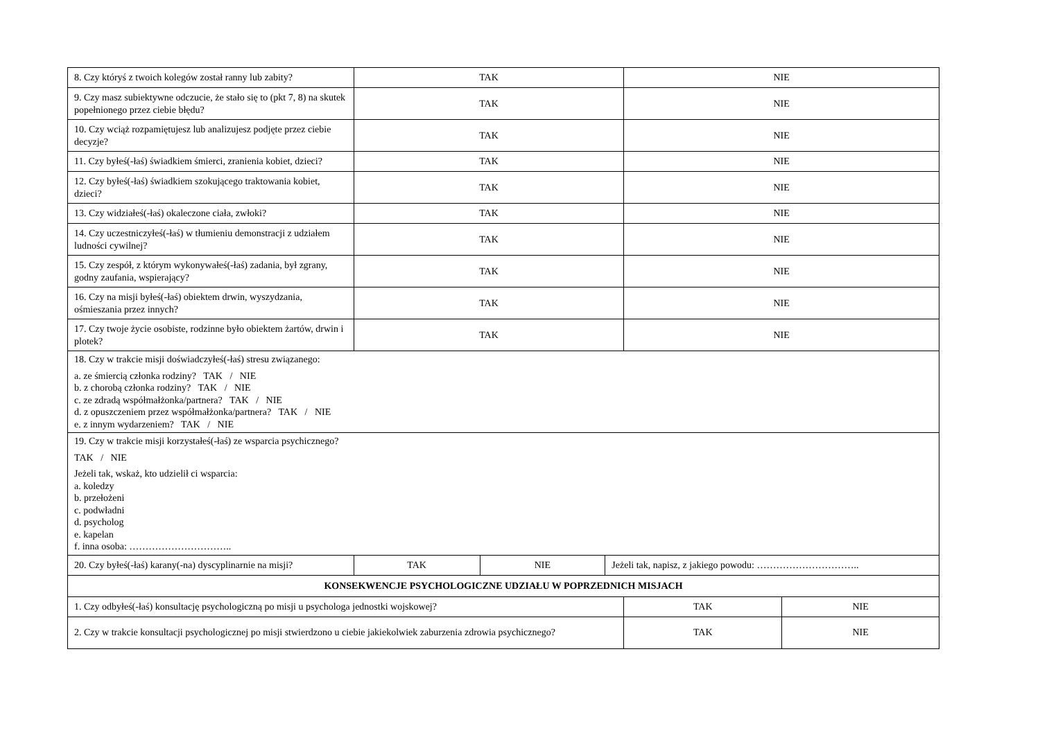| 8. Czy któryś z twoich kolegów został ranny lub zabity? | TAK | | | NIE | |
| 9. Czy masz subiektywne odczucie, że stało się to (pkt 7, 8) na skutek popełnionego przez ciebie błędu? | TAK | | | NIE | |
| 10. Czy wciąż rozpamiętujesz lub analizujesz podjęte przez ciebie decyzje? | TAK | | | NIE | |
| 11. Czy byłeś(-łaś) świadkiem śmierci, zranienia kobiet, dzieci? | TAK | | | NIE | |
| 12. Czy byłeś(-łaś) świadkiem szokującego traktowania kobiet, dzieci? | TAK | | | NIE | |
| 13. Czy widziałeś(-łaś) okaleczone ciała, zwłoki? | TAK | | | NIE | |
| 14. Czy uczestniczyłeś(-łaś) w tłumieniu demonstracji z udziałem ludności cywilnej? | TAK | | | NIE | |
| 15. Czy zespół, z którym wykonywałeś(-łaś) zadania, był zgrany, godny zaufania, wspierający? | TAK | | | NIE | |
| 16. Czy na misji byłeś(-łaś) obiektem drwin, wyszydzania, ośmieszania przez innych? | TAK | | | NIE | |
| 17. Czy twoje życie osobiste, rodzinne było obiektem żartów, drwin i plotek? | TAK | | | NIE | |
| 18. Czy w trakcie misji doświadczyłeś(-łaś) stresu związanego: a. ze śmiercią członka rodziny? TAK / NIE b. z chorobą członka rodziny? TAK / NIE c. ze zdradą współmałżonka/partnera? TAK / NIE d. z opuszczeniem przez współmałżonka/partnera? TAK / NIE e. z innym wydarzeniem? TAK / NIE | | | | | |
| 19. Czy w trakcie misji korzystałeś(-łaś) ze wsparcia psychicznego? TAK / NIE Jeżeli tak, wskaż, kto udzielił ci wsparcia: a. koledzy b. przełożeni c. podwładni d. psycholog e. kapelan f. inna osoba: ………………………….. | | | | | |
| 20. Czy byłeś(-łaś) karany(-na) dyscyplinarnie na misji? | TAK | NIE | Jeżeli tak, napisz, z jakiego powodu: ………………………….. | | |
| KONSEKWENCJE PSYCHOLOGICZNE UDZIAŁU W POPRZEDNICH MISJACH | | | | | |
| 1. Czy odbyłeś(-łaś) konsultację psychologiczną po misji u psychologa jednostki wojskowej? | | | | TAK | NIE |
| 2. Czy w trakcie konsultacji psychologicznej po misji stwierdzono u ciebie jakiekolwiek zaburzenia zdrowia psychicznego? | | | | TAK | NIE |